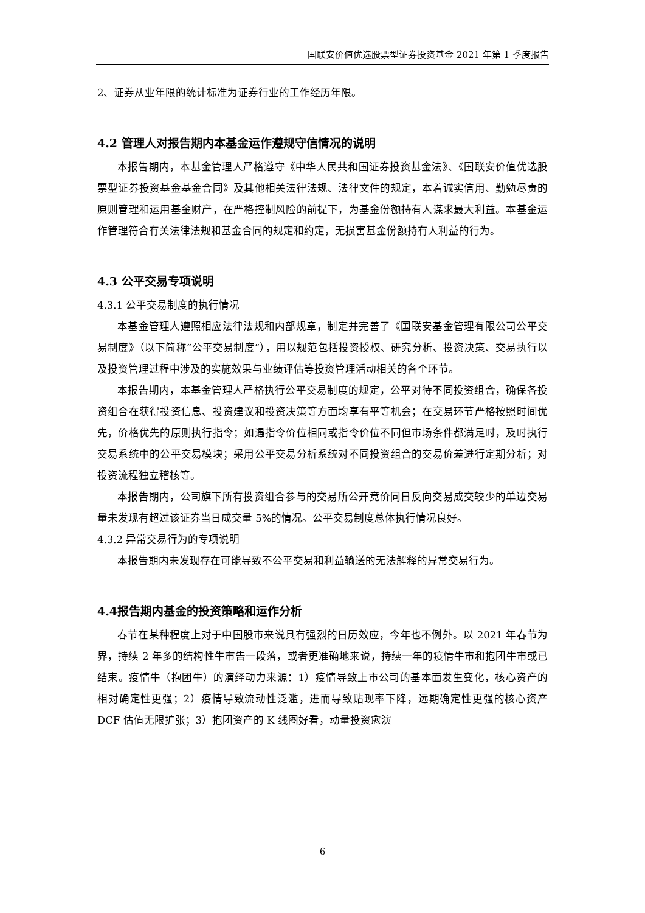国联安价值优选股票型证券投资基金 2021 年第 1 季度报告
2、证券从业年限的统计标准为证券行业的工作经历年限。
4.2 管理人对报告期内本基金运作遵规守信情况的说明
本报告期内，本基金管理人严格遵守《中华人民共和国证券投资基金法》、《国联安价值优选股票型证券投资基金基金合同》及其他相关法律法规、法律文件的规定，本着诚实信用、勤勉尽责的原则管理和运用基金财产，在严格控制风险的前提下，为基金份额持有人谋求最大利益。本基金运作管理符合有关法律法规和基金合同的规定和约定，无损害基金份额持有人利益的行为。
4.3 公平交易专项说明
4.3.1 公平交易制度的执行情况
本基金管理人遵照相应法律法规和内部规章，制定并完善了《国联安基金管理有限公司公平交易制度》（以下简称“公平交易制度”），用以规范包括投资授权、研究分析、投资决策、交易执行以及投资管理过程中涉及的实施效果与业绩评估等投资管理活动相关的各个环节。
本报告期内，本基金管理人严格执行公平交易制度的规定，公平对待不同投资组合，确保各投资组合在获得投资信息、投资建议和投资决策等方面均享有平等机会；在交易环节严格按照时间优先，价格优先的原则执行指令；如遇指令价位相同或指令价位不同但市场条件都满足时，及时执行交易系统中的公平交易模块；采用公平交易分析系统对不同投资组合的交易价差进行定期分析；对投资流程独立稽核等。
本报告期内，公司旗下所有投资组合参与的交易所公开竞价同日反向交易成交较少的单边交易量未发现有超过该证券当日成交量 5%的情况。公平交易制度总体执行情况良好。
4.3.2 异常交易行为的专项说明
本报告期内未发现存在可能导致不公平交易和利益输送的无法解释的异常交易行为。
4.4报告期内基金的投资策略和运作分析
春节在某种程度上对于中国股市来说具有强烈的日历效应，今年也不例外。以 2021 年春节为界，持续 2 年多的结构性牛市告一段落，或者更准确地来说，持续一年的疫情牛市和抱团牛市或已结束。疫情牛（抱团牛）的演绎动力来源：1）疫情导致上市公司的基本面发生变化，核心资产的相对确定性更强；2）疫情导致流动性泛滥，进而导致贴现率下降，远期确定性更强的核心资产 DCF 估值无限扩张；3）抱团资产的 K 线图好看，动量投资愈演
6